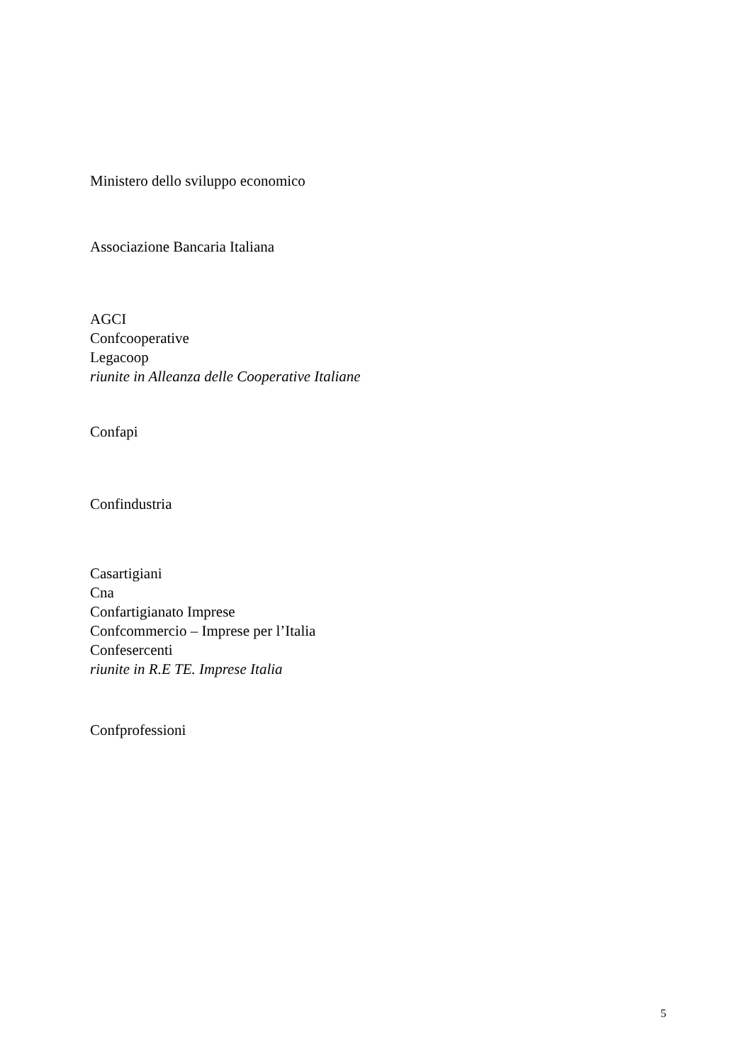Ministero dello sviluppo economico
Associazione Bancaria Italiana
AGCI
Confcooperative
Legacoop
riunite in Alleanza delle Cooperative Italiane
Confapi
Confindustria
Casartigiani
Cna
Confartigianato Imprese
Confcommercio – Imprese per l’Italia
Confesercenti
riunite in R.E TE. Imprese Italia
Confprofessioni
5